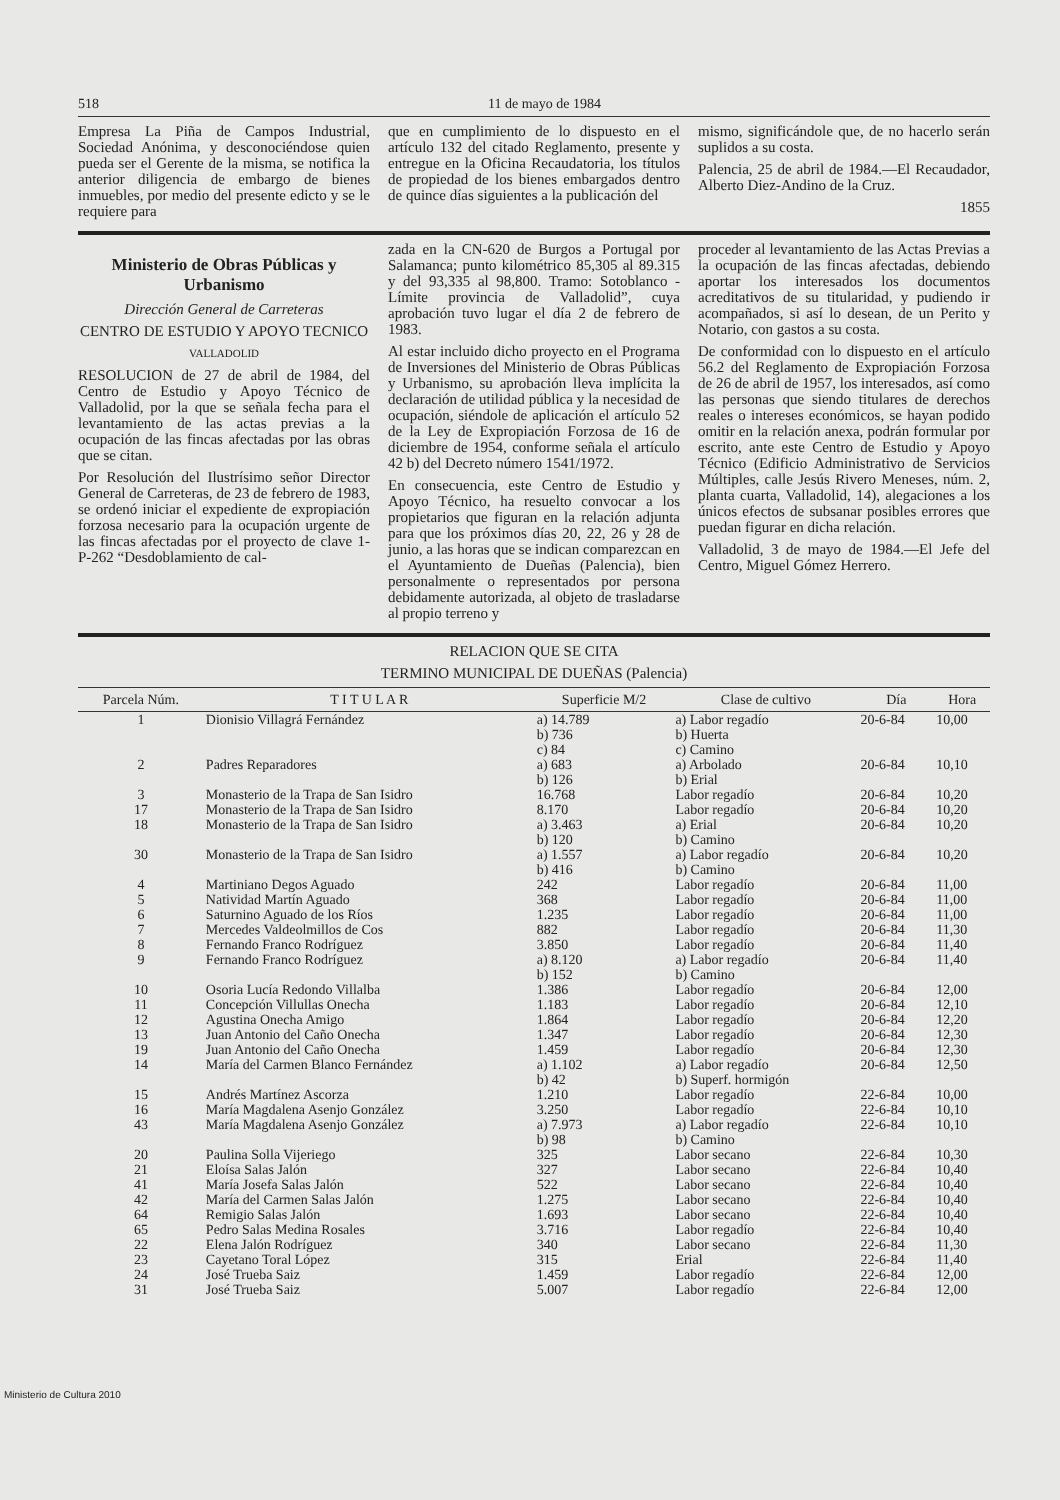518 11 de mayo de 1984
Empresa La Piña de Campos Industrial, Sociedad Anónima, y desconociéndose quien pueda ser el Gerente de la misma, se notifica la anterior diligencia de embargo de bienes inmuebles, por medio del presente edicto y se le requiere para
que en cumplimiento de lo dispuesto en el artículo 132 del citado Reglamento, presente y entregue en la Oficina Recaudatoria, los títulos de propiedad de los bienes embargados dentro de quince días siguientes a la publicación del
mismo, significándole que, de no hacerlo serán suplidos a su costa.
Palencia, 25 de abril de 1984.—El Recaudador, Alberto Diez-Andino de la Cruz.
1855
Ministerio de Obras Públicas y Urbanismo
Dirección General de Carreteras
CENTRO DE ESTUDIO Y APOYO TECNICO
VALLADOLID
RESOLUCION de 27 de abril de 1984, del Centro de Estudio y Apoyo Técnico de Valladolid, por la que se señala fecha para el levantamiento de las actas previas a la ocupación de las fincas afectadas por las obras que se citan.
Por Resolución del Ilustrísimo señor Director General de Carreteras, de 23 de febrero de 1983, se ordenó iniciar el expediente de expropiación forzosa necesario para la ocupación urgente de las fincas afectadas por el proyecto de clave 1-P-262 “Desdoblamiento de cal-
zada en la CN-620 de Burgos a Portugal por Salamanca; punto kilométrico 85,305 al 89.315 y del 93,335 al 98,800. Tramo: Sotoblanco - Límite provincia de Valladolid”, cuya aprobación tuvo lugar el día 2 de febrero de 1983.
Al estar incluido dicho proyecto en el Programa de Inversiones del Ministerio de Obras Públicas y Urbanismo, su aprobación lleva implícita la declaración de utilidad pública y la necesidad de ocupación, siéndole de aplicación el artículo 52 de la Ley de Expropiación Forzosa de 16 de diciembre de 1954, conforme señala el artículo 42 b) del Decreto número 1541/1972.
En consecuencia, este Centro de Estudio y Apoyo Técnico, ha resuelto convocar a los propietarios que figuran en la relación adjunta para que los próximos días 20, 22, 26 y 28 de junio, a las horas que se indican comparezcan en el Ayuntamiento de Dueñas (Palencia), bien personalmente o representados por persona debidamente autorizada, al objeto de trasladarse al propio terreno y
proceder al levantamiento de las Actas Previas a la ocupación de las fincas afectadas, debiendo aportar los interesados los documentos acreditativos de su titularidad, y pudiendo ir acompañados, si así lo desean, de un Perito y Notario, con gastos a su costa.
De conformidad con lo dispuesto en el artículo 56.2 del Reglamento de Expropiación Forzosa de 26 de abril de 1957, los interesados, así como las personas que siendo titulares de derechos reales o intereses económicos, se hayan podido omitir en la relación anexa, podrán formular por escrito, ante este Centro de Estudio y Apoyo Técnico (Edificio Administrativo de Servicios Múltiples, calle Jesús Rivero Meneses, núm. 2, planta cuarta, Valladolid, 14), alegaciones a los únicos efectos de subsanar posibles errores que puedan figurar en dicha relación.
Valladolid, 3 de mayo de 1984.—El Jefe del Centro, Miguel Gómez Herrero.
RELACION QUE SE CITA
TERMINO MUNICIPAL DE DUEÑAS (Palencia)
| Parcela Núm. | T I T U L A R | Superficie M/2 | Clase de cultivo | Día | Hora |
| --- | --- | --- | --- | --- | --- |
| 1 | Dionisio Villagrá Fernández | a) 14.789 b) 736 c) 84 | a) Labor regadío b) Huerta c) Camino | 20-6-84 | 10,00 |
| 2 | Padres Reparadores | a) 683 b) 126 | a) Arbolado b) Erial | 20-6-84 | 10,10 |
| 3 | Monasterio de la Trapa de San Isidro | 16.768 | Labor regadío | 20-6-84 | 10,20 |
| 17 | Monasterio de la Trapa de San Isidro | 8.170 | Labor regadío | 20-6-84 | 10,20 |
| 18 | Monasterio de la Trapa de San Isidro | a) 3.463 b) 120 | a) Erial b) Camino | 20-6-84 | 10,20 |
| 30 | Monasterio de la Trapa de San Isidro | a) 1.557 b) 416 | a) Labor regadío b) Camino | 20-6-84 | 10,20 |
| 4 | Martiniano Degos Aguado | 242 | Labor regadío | 20-6-84 | 11,00 |
| 5 | Natividad Martín Aguado | 368 | Labor regadío | 20-6-84 | 11,00 |
| 6 | Saturnino Aguado de los Ríos | 1.235 | Labor regadío | 20-6-84 | 11,00 |
| 7 | Mercedes Valdeolmillos de Cos | 882 | Labor regadío | 20-6-84 | 11,30 |
| 8 | Fernando Franco Rodríguez | 3.850 | Labor regadío | 20-6-84 | 11,40 |
| 9 | Fernando Franco Rodríguez | a) 8.120 b) 152 | a) Labor regadío b) Camino | 20-6-84 | 11,40 |
| 10 | Osoria Lucía Redondo Villalba | 1.386 | Labor regadío | 20-6-84 | 12,00 |
| 11 | Concepción Villullas Onecha | 1.183 | Labor regadío | 20-6-84 | 12,10 |
| 12 | Agustina Onecha Amigo | 1.864 | Labor regadío | 20-6-84 | 12,20 |
| 13 | Juan Antonio del Caño Onecha | 1.347 | Labor regadío | 20-6-84 | 12,30 |
| 19 | Juan Antonio del Caño Onecha | 1.459 | Labor regadío | 20-6-84 | 12,30 |
| 14 | María del Carmen Blanco Fernández | a) 1.102 b) 42 | a) Labor regadío b) Superf. hormigón | 20-6-84 | 12,50 |
| 15 | Andrés Martínez Ascorza | 1.210 | Labor regadío | 22-6-84 | 10,00 |
| 16 | María Magdalena Asenjo González | 3.250 | Labor regadío | 22-6-84 | 10,10 |
| 43 | María Magdalena Asenjo González | a) 7.973 b) 98 | a) Labor regadío b) Camino | 22-6-84 | 10,10 |
| 20 | Paulina Solla Vijeriego | 325 | Labor secano | 22-6-84 | 10,30 |
| 21 | Eloísa Salas Jalón | 327 | Labor secano | 22-6-84 | 10,40 |
| 41 | María Josefa Salas Jalón | 522 | Labor secano | 22-6-84 | 10,40 |
| 42 | María del Carmen Salas Jalón | 1.275 | Labor secano | 22-6-84 | 10,40 |
| 64 | Remigio Salas Jalón | 1.693 | Labor secano | 22-6-84 | 10,40 |
| 65 | Pedro Salas Medina Rosales | 3.716 | Labor regadío | 22-6-84 | 10,40 |
| 22 | Elena Jalón Rodríguez | 340 | Labor secano | 22-6-84 | 11,30 |
| 23 | Cayetano Toral López | 315 | Erial | 22-6-84 | 11,40 |
| 24 | José Trueba Saiz | 1.459 | Labor regadío | 22-6-84 | 12,00 |
| 31 | José Trueba Saiz | 5.007 | Labor regadío | 22-6-84 | 12,00 |
Ministerio de Cultura 2010